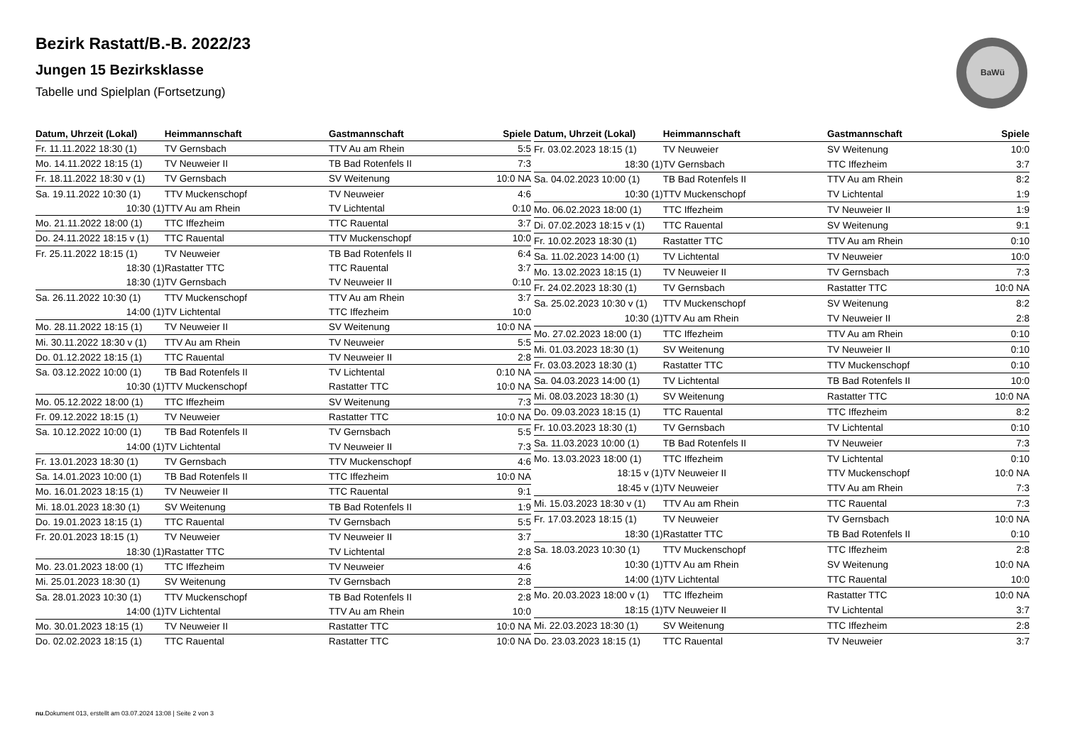BaWü
Bezirk Rastatt/B.-B. 2022/23
Jungen 15 Bezirksklasse
Tabelle und Spielplan (Fortsetzung)
| Datum, Uhrzeit (Lokal) | Heimmannschaft | Gastmannschaft | Spiele |
| --- | --- | --- | --- |
| Fr. 11.11.2022 18:30 (1) | TV Gernsbach | TTV Au am Rhein | 5:5 |
| Mo. 14.11.2022 18:15 (1) | TV Neuweier II | TB Bad Rotenfels II | 7:3 |
| Fr. 18.11.2022 18:30 v (1) | TV Gernsbach | SV Weitenung | 10:0 NA |
| Sa. 19.11.2022 10:30 (1) | TTV Muckenschopf | TV Neuweier | 4:6 |
| 10:30 (1) | TTV Au am Rhein | TV Lichtental | 0:10 |
| Mo. 21.11.2022 18:00 (1) | TTC Iffezheim | TTC Rauental | 3:7 |
| Do. 24.11.2022 18:15 v (1) | TTC Rauental | TTV Muckenschopf | 10:0 |
| Fr. 25.11.2022 18:15 (1) | TV Neuweier | TB Bad Rotenfels II | 6:4 |
| 18:30 (1) | Rastatter TTC | TTC Rauental | 3:7 |
| 18:30 (1) | TV Gernsbach | TV Neuweier II | 0:10 |
| Sa. 26.11.2022 10:30 (1) | TTV Muckenschopf | TTV Au am Rhein | 3:7 |
| 14:00 (1) | TV Lichtental | TTC Iffezheim | 10:0 |
| Mo. 28.11.2022 18:15 (1) | TV Neuweier II | SV Weitenung | 10:0 NA |
| Mi. 30.11.2022 18:30 v (1) | TTV Au am Rhein | TV Neuweier | 5:5 |
| Do. 01.12.2022 18:15 (1) | TTC Rauental | TV Neuweier II | 2:8 |
| Sa. 03.12.2022 10:00 (1) | TB Bad Rotenfels II | TV Lichtental | 0:10 NA |
| 10:30 (1) | TTV Muckenschopf | Rastatter TTC | 10:0 NA |
| Mo. 05.12.2022 18:00 (1) | TTC Iffezheim | SV Weitenung | 7:3 |
| Fr. 09.12.2022 18:15 (1) | TV Neuweier | Rastatter TTC | 10:0 NA |
| Sa. 10.12.2022 10:00 (1) | TB Bad Rotenfels II | TV Gernsbach | 5:5 |
| 14:00 (1) | TV Lichtental | TV Neuweier II | 7:3 |
| Fr. 13.01.2023 18:30 (1) | TV Gernsbach | TTV Muckenschopf | 4:6 |
| Sa. 14.01.2023 10:00 (1) | TB Bad Rotenfels II | TTC Iffezheim | 10:0 NA |
| Mo. 16.01.2023 18:15 (1) | TV Neuweier II | TTC Rauental | 9:1 |
| Mi. 18.01.2023 18:30 (1) | SV Weitenung | TB Bad Rotenfels II | 1:9 |
| Do. 19.01.2023 18:15 (1) | TTC Rauental | TV Gernsbach | 5:5 |
| Fr. 20.01.2023 18:15 (1) | TV Neuweier | TV Neuweier II | 3:7 |
| 18:30 (1) | Rastatter TTC | TV Lichtental | 2:8 |
| Mo. 23.01.2023 18:00 (1) | TTC Iffezheim | TV Neuweier | 4:6 |
| Mi. 25.01.2023 18:30 (1) | SV Weitenung | TV Gernsbach | 2:8 |
| Sa. 28.01.2023 10:30 (1) | TTV Muckenschopf | TB Bad Rotenfels II | 2:8 |
| 14:00 (1) | TV Lichtental | TTV Au am Rhein | 10:0 |
| Mo. 30.01.2023 18:15 (1) | TV Neuweier II | Rastatter TTC | 10:0 NA |
| Do. 02.02.2023 18:15 (1) | TTC Rauental | Rastatter TTC | 10:0 NA |
| Datum, Uhrzeit (Lokal) | Heimmannschaft | Gastmannschaft | Spiele |
| --- | --- | --- | --- |
| Fr. 03.02.2023 18:15 (1) | TV Neuweier | SV Weitenung | 10:0 |
| 18:30 (1) | TV Gernsbach | TTC Iffezheim | 3:7 |
| Sa. 04.02.2023 10:00 (1) | TB Bad Rotenfels II | TTV Au am Rhein | 8:2 |
| 10:30 (1) | TTV Muckenschopf | TV Lichtental | 1:9 |
| Mo. 06.02.2023 18:00 (1) | TTC Iffezheim | TV Neuweier II | 1:9 |
| Di. 07.02.2023 18:15 v (1) | TTC Rauental | SV Weitenung | 9:1 |
| Fr. 10.02.2023 18:30 (1) | Rastatter TTC | TTV Au am Rhein | 0:10 |
| Sa. 11.02.2023 14:00 (1) | TV Lichtental | TV Neuweier | 10:0 |
| Mo. 13.02.2023 18:15 (1) | TV Neuweier II | TV Gernsbach | 7:3 |
| Fr. 24.02.2023 18:30 (1) | TV Gernsbach | Rastatter TTC | 10:0 NA |
| Sa. 25.02.2023 10:30 v (1) | TTV Muckenschopf | SV Weitenung | 8:2 |
| 10:30 (1) | TTV Au am Rhein | TV Neuweier II | 2:8 |
| Mo. 27.02.2023 18:00 (1) | TTC Iffezheim | TTV Au am Rhein | 0:10 |
| Mi. 01.03.2023 18:30 (1) | SV Weitenung | TV Neuweier II | 0:10 |
| Fr. 03.03.2023 18:30 (1) | Rastatter TTC | TTV Muckenschopf | 0:10 |
| Sa. 04.03.2023 14:00 (1) | TV Lichtental | TB Bad Rotenfels II | 10:0 |
| Mi. 08.03.2023 18:30 (1) | SV Weitenung | Rastatter TTC | 10:0 NA |
| Do. 09.03.2023 18:15 (1) | TTC Rauental | TTC Iffezheim | 8:2 |
| Fr. 10.03.2023 18:30 (1) | TV Gernsbach | TV Lichtental | 0:10 |
| Sa. 11.03.2023 10:00 (1) | TB Bad Rotenfels II | TV Neuweier | 7:3 |
| Mo. 13.03.2023 18:00 (1) | TTC Iffezheim | TV Lichtental | 0:10 |
| 18:15 v (1) | TV Neuweier II | TTV Muckenschopf | 10:0 NA |
| 18:45 v (1) | TV Neuweier | TTV Au am Rhein | 7:3 |
| Mi. 15.03.2023 18:30 v (1) | TTV Au am Rhein | TTC Rauental | 7:3 |
| Fr. 17.03.2023 18:15 (1) | TV Neuweier | TV Gernsbach | 10:0 NA |
| 18:30 (1) | Rastatter TTC | TB Bad Rotenfels II | 0:10 |
| Sa. 18.03.2023 10:30 (1) | TTV Muckenschopf | TTC Iffezheim | 2:8 |
| 10:30 (1) | TTV Au am Rhein | SV Weitenung | 10:0 NA |
| 14:00 (1) | TV Lichtental | TTC Rauental | 10:0 |
| Mo. 20.03.2023 18:00 v (1) | TTC Iffezheim | Rastatter TTC | 10:0 NA |
| 18:15 (1) | TV Neuweier II | TV Lichtental | 3:7 |
| Mi. 22.03.2023 18:30 (1) | SV Weitenung | TTC Iffezheim | 2:8 |
| Do. 23.03.2023 18:15 (1) | TTC Rauental | TV Neuweier | 3:7 |
nu.Dokument 013, erstellt am 03.07.2024 13:08 | Seite 2 von 3